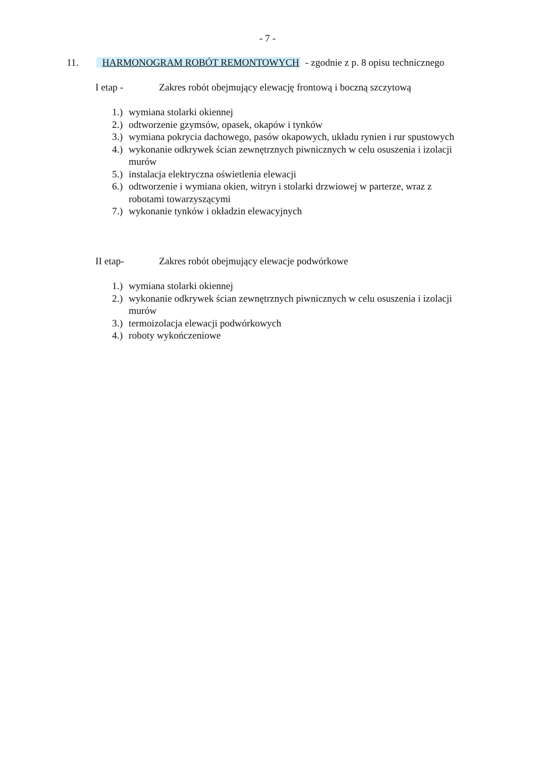- 7 -
11. HARMONOGRAM ROBÓT REMONTOWYCH - zgodnie z p. 8 opisu technicznego
I etap - Zakres robót obejmujący elewację frontową i boczną szczytową
1.) wymiana stolarki okiennej
2.) odtworzenie gzymsów, opasek, okapów i tynków
3.) wymiana pokrycia dachowego, pasów okapowych, układu rynien i rur spustowych
4.) wykonanie odkrywek ścian zewnętrznych piwnicznych w celu osuszenia i izolacji murów
5.) instalacja elektryczna oświetlenia elewacji
6.) odtworzenie i wymiana okien, witryn i stolarki drzwiowej w parterze, wraz z robotami towarzyszącymi
7.) wykonanie tynków i okładzin elewacyjnych
II etap- Zakres robót obejmujący elewacje podwórkowe
1.) wymiana stolarki okiennej
2.) wykonanie odkrywek ścian zewnętrznych piwnicznych w celu osuszenia i izolacji murów
3.) termoizolacja elewacji podwórkowych
4.) roboty wykończeniowe